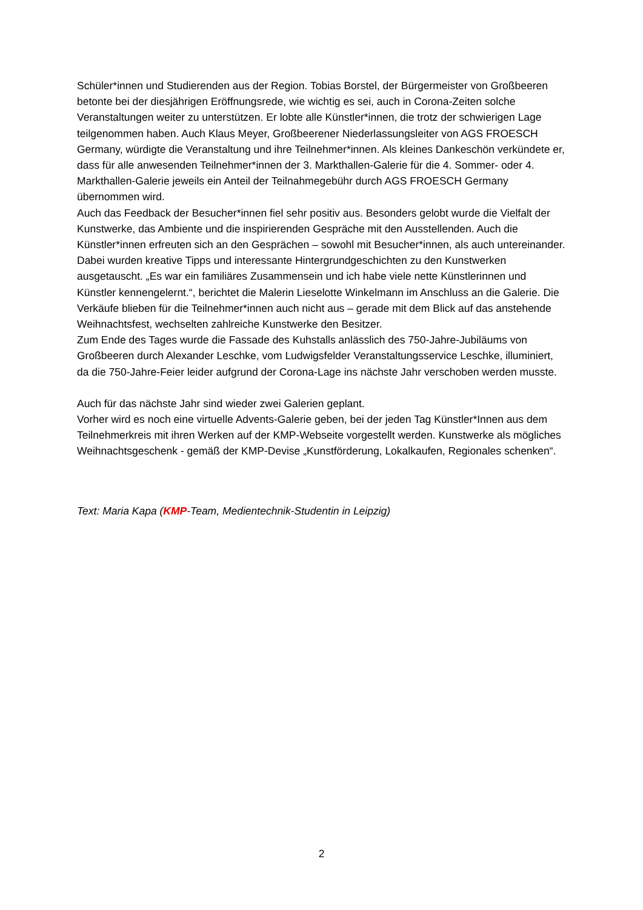Schüler*innen und Studierenden aus der Region. Tobias Borstel, der Bürgermeister von Großbeeren betonte bei der diesjährigen Eröffnungsrede, wie wichtig es sei, auch in Corona-Zeiten solche Veranstaltungen weiter zu unterstützen. Er lobte alle Künstler*innen, die trotz der schwierigen Lage teilgenommen haben. Auch Klaus Meyer, Großbeerener Niederlassungsleiter von AGS FROESCH Germany, würdigte die Veranstaltung und ihre Teilnehmer*innen. Als kleines Dankeschön verkündete er, dass für alle anwesenden Teilnehmer*innen der 3. Markthallen-Galerie für die 4. Sommer- oder 4. Markthallen-Galerie jeweils ein Anteil der Teilnahmegebühr durch AGS FROESCH Germany übernommen wird.
Auch das Feedback der Besucher*innen fiel sehr positiv aus. Besonders gelobt wurde die Vielfalt der Kunstwerke, das Ambiente und die inspirierenden Gespräche mit den Ausstellenden. Auch die Künstler*innen erfreuten sich an den Gesprächen – sowohl mit Besucher*innen, als auch untereinander. Dabei wurden kreative Tipps und interessante Hintergrundgeschichten zu den Kunstwerken ausgetauscht. „Es war ein familiäres Zusammensein und ich habe viele nette Künstlerinnen und Künstler kennengelernt.“, berichtet die Malerin Lieselotte Winkelmann im Anschluss an die Galerie. Die Verkäufe blieben für die Teilnehmer*innen auch nicht aus – gerade mit dem Blick auf das anstehende Weihnachtsfest, wechselten zahlreiche Kunstwerke den Besitzer.
Zum Ende des Tages wurde die Fassade des Kuhstalls anlässlich des 750-Jahre-Jubiläums von Großbeeren durch Alexander Leschke, vom Ludwigsfelder Veranstaltungsservice Leschke, illuminiert, da die 750-Jahre-Feier leider aufgrund der Corona-Lage ins nächste Jahr verschoben werden musste.
Auch für das nächste Jahr sind wieder zwei Galerien geplant.
Vorher wird es noch eine virtuelle Advents-Galerie geben, bei der jeden Tag Künstler*Innen aus dem Teilnehmerkreis mit ihren Werken auf der KMP-Webseite vorgestellt werden. Kunstwerke als mögliches Weihnachtsgeschenk - gemäß der KMP-Devise „Kunstförderung, Lokalkaufen, Regionales schenken“.
Text: Maria Kapa (KMP-Team, Medientechnik-Studentin in Leipzig)
2